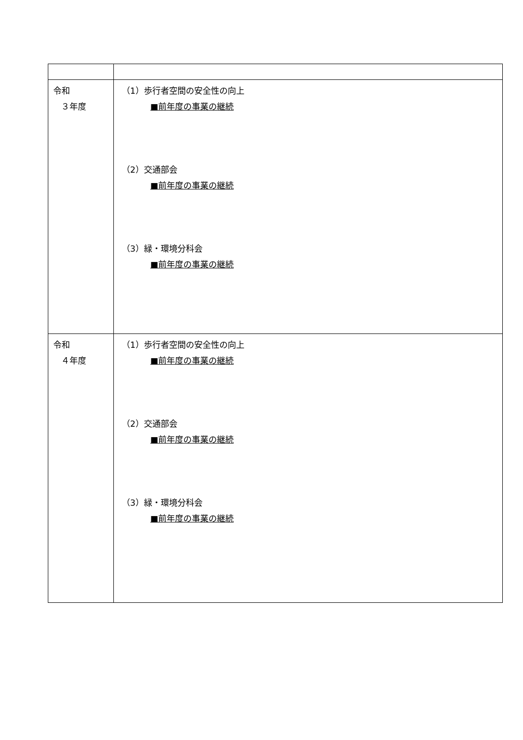| 令和 ３年度 | （1）歩行者空間の安全性の向上 ■前年度の事業の継続 （2）交通部会 ■前年度の事業の継続 （3）緑・環境分科会 ■前年度の事業の継続 |
| 令和 ４年度 | （1）歩行者空間の安全性の向上 ■前年度の事業の継続 （2）交通部会 ■前年度の事業の継続 （3）緑・環境分科会 ■前年度の事業の継続 |